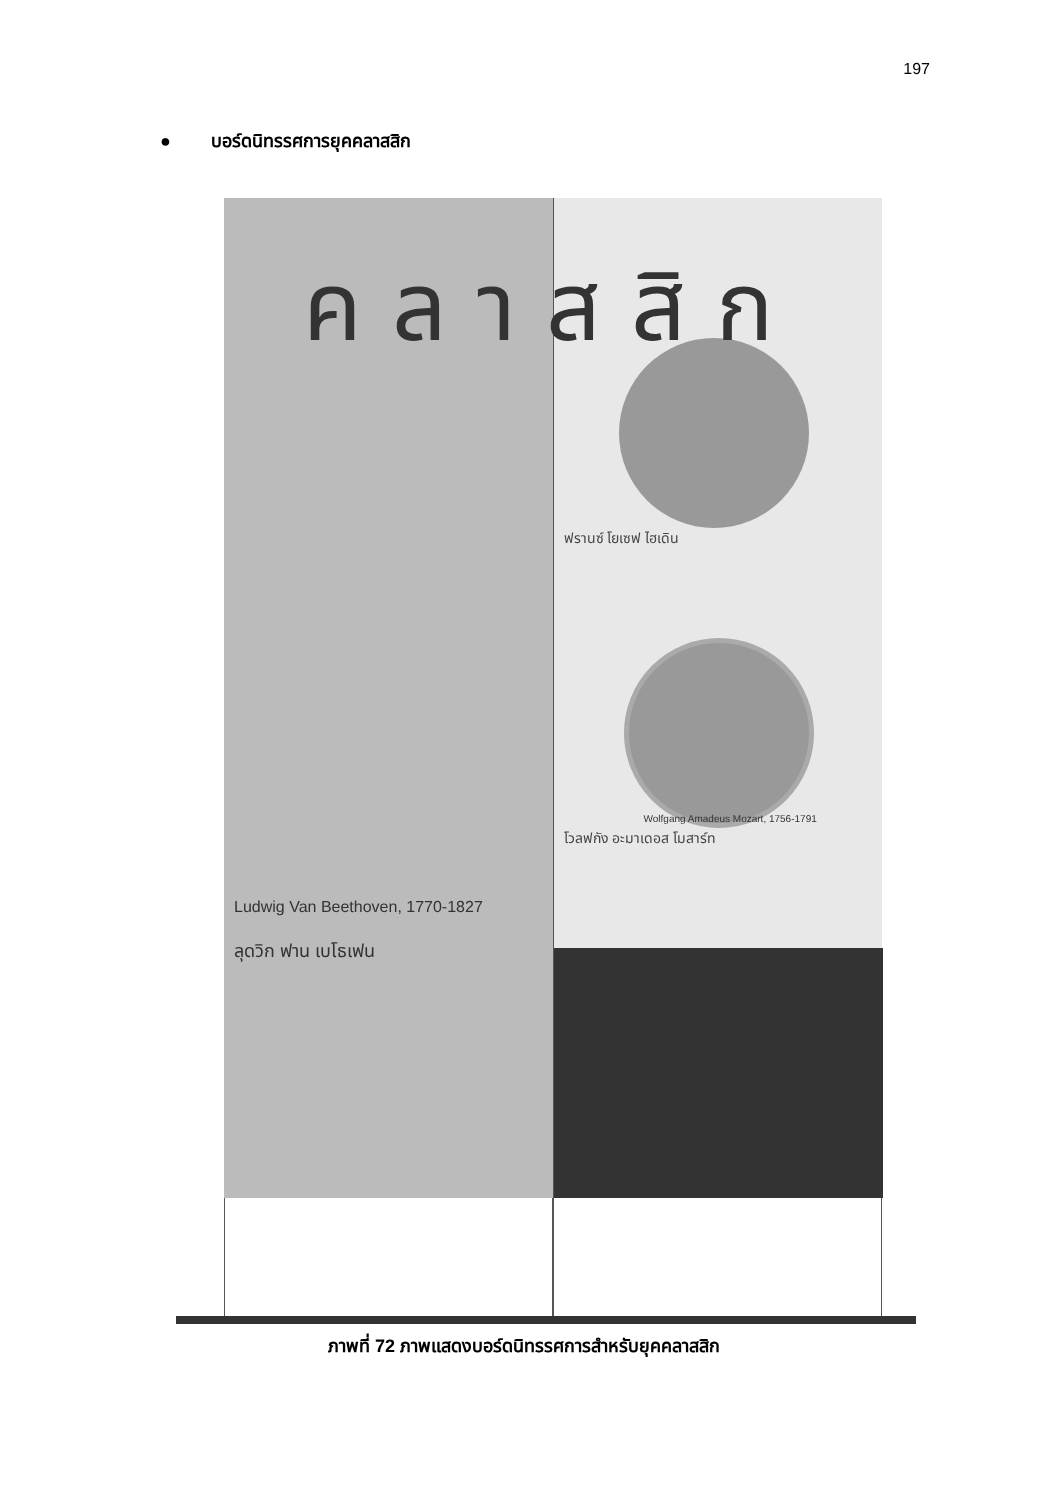197
● บอร์ดนิทรรศการยุคคลาสสิก
คลาสสิก
Ludwig Van Beethoven, 1770-1827
ลุดวิก ฟาน เบโธเฟน
ฟรานซ์ โยเซฟ ไฮเดิน
Wolfgang Amadeus Mozart, 1756-1791
โวลฟกัง อะมาเดอส โมสาร์ท
ภาพที่ 72 ภาพแสดงบอร์ดนิทรรศการสำหรับยุคคลาสสิก